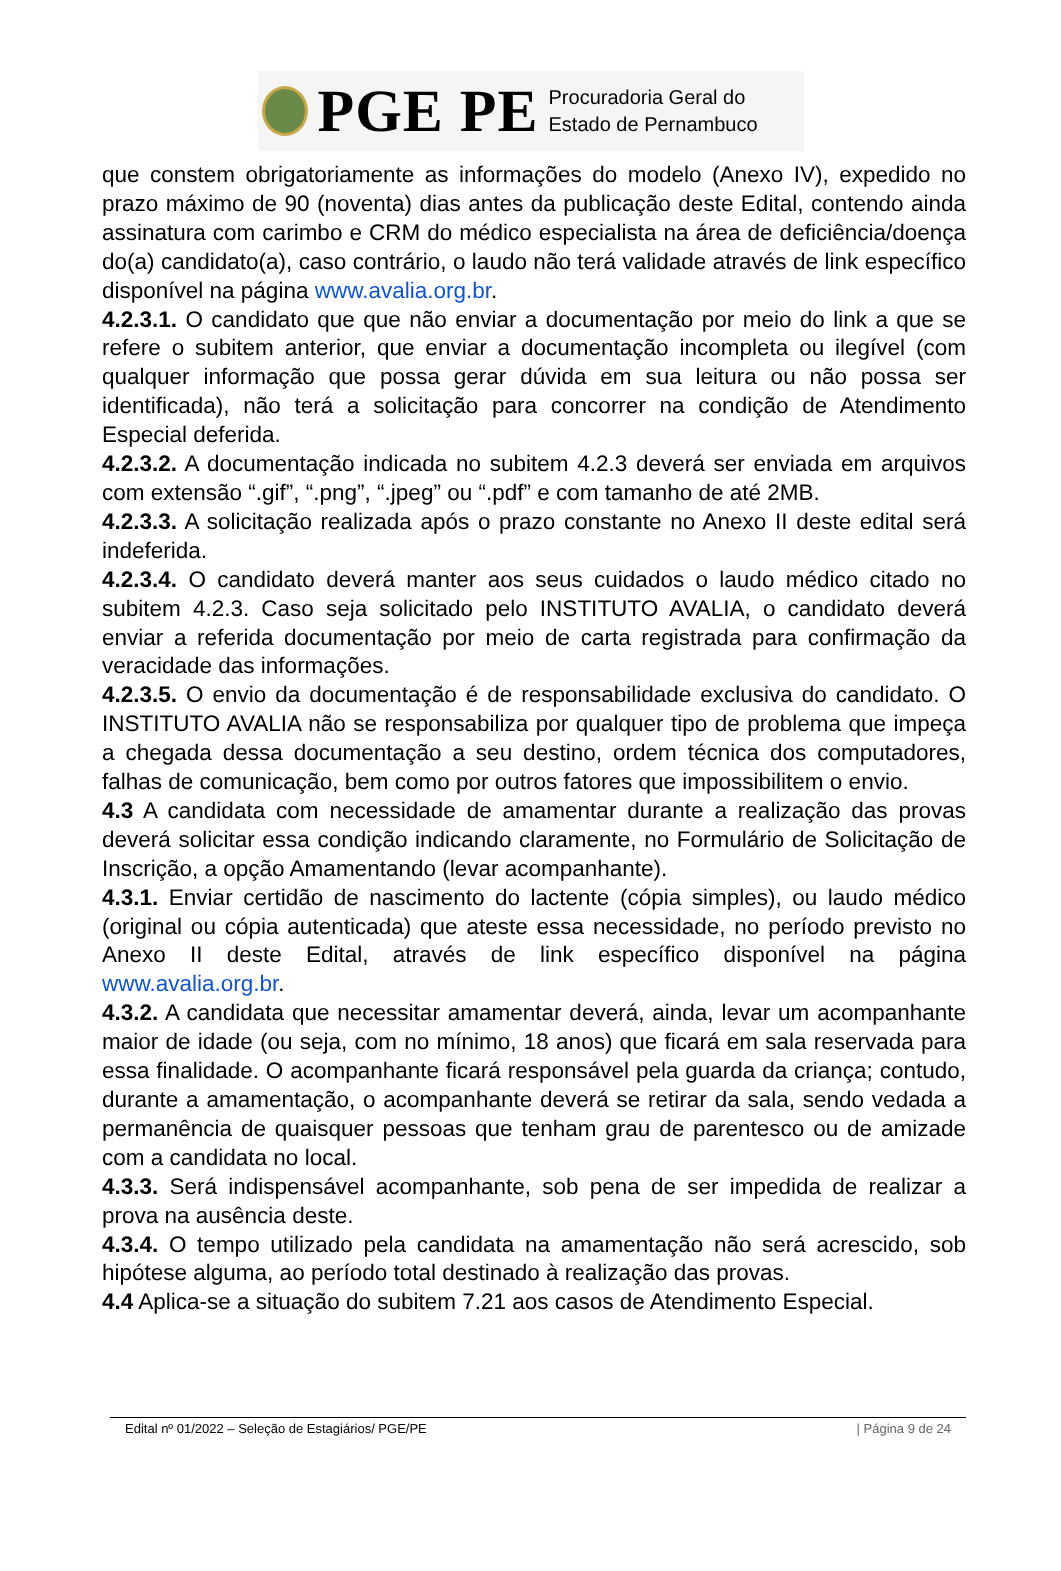PGE PE Procuradoria Geral do
Estado de Pernambuco
que constem obrigatoriamente as informações do modelo (Anexo IV), expedido no prazo máximo de 90 (noventa) dias antes da publicação deste Edital, contendo ainda assinatura com carimbo e CRM do médico especialista na área de deficiência/doença do(a) candidato(a), caso contrário, o laudo não terá validade através de link específico disponível na página www.avalia.org.br.
4.2.3.1. O candidato que que não enviar a documentação por meio do link a que se refere o subitem anterior, que enviar a documentação incompleta ou ilegível (com qualquer informação que possa gerar dúvida em sua leitura ou não possa ser identificada), não terá a solicitação para concorrer na condição de Atendimento Especial deferida.
4.2.3.2. A documentação indicada no subitem 4.2.3 deverá ser enviada em arquivos com extensão “.gif”, “.png”, “.jpeg” ou “.pdf” e com tamanho de até 2MB.
4.2.3.3. A solicitação realizada após o prazo constante no Anexo II deste edital será indeferida.
4.2.3.4. O candidato deverá manter aos seus cuidados o laudo médico citado no subitem 4.2.3. Caso seja solicitado pelo INSTITUTO AVALIA, o candidato deverá enviar a referida documentação por meio de carta registrada para confirmação da veracidade das informações.
4.2.3.5. O envio da documentação é de responsabilidade exclusiva do candidato. O INSTITUTO AVALIA não se responsabiliza por qualquer tipo de problema que impeça a chegada dessa documentação a seu destino, ordem técnica dos computadores, falhas de comunicação, bem como por outros fatores que impossibilitem o envio.
4.3 A candidata com necessidade de amamentar durante a realização das provas deverá solicitar essa condição indicando claramente, no Formulário de Solicitação de Inscrição, a opção Amamentando (levar acompanhante).
4.3.1. Enviar certidão de nascimento do lactente (cópia simples), ou laudo médico (original ou cópia autenticada) que ateste essa necessidade, no período previsto no Anexo II deste Edital, através de link específico disponível na página www.avalia.org.br.
4.3.2. A candidata que necessitar amamentar deverá, ainda, levar um acompanhante maior de idade (ou seja, com no mínimo, 18 anos) que ficará em sala reservada para essa finalidade. O acompanhante ficará responsável pela guarda da criança; contudo, durante a amamentação, o acompanhante deverá se retirar da sala, sendo vedada a permanência de quaisquer pessoas que tenham grau de parentesco ou de amizade com a candidata no local.
4.3.3. Será indispensável acompanhante, sob pena de ser impedida de realizar a prova na ausência deste.
4.3.4. O tempo utilizado pela candidata na amamentação não será acrescido, sob hipótese alguma, ao período total destinado à realização das provas.
4.4 Aplica-se a situação do subitem 7.21 aos casos de Atendimento Especial.
Edital nº 01/2022 – Seleção de Estagiários/ PGE/PE | Página 9 de 24